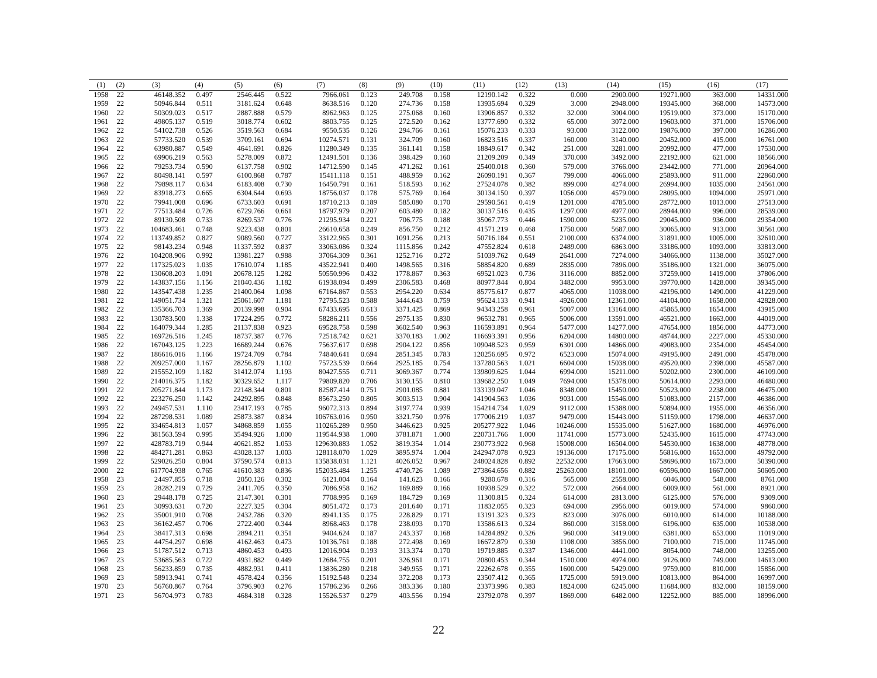| (1) | (2) | (3) | (4) | (5) | (6) | (7) | (8) | (9) | (10) | (11) | (12) | (13) | (14) | (15) | (16) | (17) |
| --- | --- | --- | --- | --- | --- | --- | --- | --- | --- | --- | --- | --- | --- | --- | --- | --- |
| 1958 | 22 | 46148.352 | 0.497 | 2546.445 | 0.522 | 7966.061 | 0.123 | 249.708 | 0.158 | 12190.142 | 0.322 | 0.000 | 2900.000 | 19271.000 | 363.000 | 14331.000 |
| 1959 | 22 | 50946.844 | 0.511 | 3181.624 | 0.648 | 8638.516 | 0.120 | 274.736 | 0.158 | 13935.694 | 0.329 | 3.000 | 2948.000 | 19345.000 | 368.000 | 14573.000 |
| 1960 | 22 | 50309.023 | 0.517 | 2887.888 | 0.579 | 8962.963 | 0.125 | 275.068 | 0.160 | 13906.857 | 0.332 | 32.000 | 3004.000 | 19519.000 | 373.000 | 15170.000 |
| 1961 | 22 | 49805.137 | 0.519 | 3018.774 | 0.602 | 8803.755 | 0.125 | 272.520 | 0.162 | 13777.690 | 0.332 | 65.000 | 3072.000 | 19603.000 | 371.000 | 15706.000 |
| 1962 | 22 | 54102.738 | 0.526 | 3519.563 | 0.684 | 9550.535 | 0.126 | 294.766 | 0.161 | 15076.233 | 0.333 | 93.000 | 3122.000 | 19876.000 | 397.000 | 16286.000 |
| 1963 | 22 | 57733.520 | 0.539 | 3709.161 | 0.694 | 10274.571 | 0.131 | 324.709 | 0.160 | 16823.516 | 0.337 | 160.000 | 3140.000 | 20452.000 | 415.000 | 16761.000 |
| 1964 | 22 | 63980.887 | 0.549 | 4641.691 | 0.826 | 11280.349 | 0.135 | 361.141 | 0.158 | 18849.617 | 0.342 | 251.000 | 3281.000 | 20992.000 | 477.000 | 17530.000 |
| 1965 | 22 | 69906.219 | 0.563 | 5278.009 | 0.872 | 12491.501 | 0.136 | 398.429 | 0.160 | 21209.209 | 0.349 | 370.000 | 3492.000 | 22192.000 | 621.000 | 18566.000 |
| 1966 | 22 | 79253.734 | 0.590 | 6137.758 | 0.902 | 14712.590 | 0.145 | 471.262 | 0.161 | 25400.018 | 0.360 | 579.000 | 3766.000 | 23442.000 | 771.000 | 20964.000 |
| 1967 | 22 | 80498.141 | 0.597 | 6100.868 | 0.787 | 15411.118 | 0.151 | 488.959 | 0.162 | 26090.191 | 0.367 | 799.000 | 4066.000 | 25893.000 | 911.000 | 22860.000 |
| 1968 | 22 | 79898.117 | 0.634 | 6183.408 | 0.730 | 16450.791 | 0.161 | 518.593 | 0.162 | 27524.078 | 0.382 | 899.000 | 4274.000 | 26994.000 | 1035.000 | 24561.000 |
| 1969 | 22 | 83918.273 | 0.665 | 6304.644 | 0.693 | 18756.037 | 0.178 | 575.769 | 0.164 | 30134.150 | 0.397 | 1056.000 | 4579.000 | 28095.000 | 1094.000 | 25971.000 |
| 1970 | 22 | 79941.008 | 0.696 | 6733.603 | 0.691 | 18710.213 | 0.189 | 585.080 | 0.170 | 29590.561 | 0.419 | 1201.000 | 4785.000 | 28772.000 | 1013.000 | 27513.000 |
| 1971 | 22 | 77513.484 | 0.726 | 6729.766 | 0.661 | 18797.979 | 0.207 | 603.480 | 0.182 | 30137.516 | 0.435 | 1297.000 | 4977.000 | 28944.000 | 996.000 | 28539.000 |
| 1972 | 22 | 89130.508 | 0.733 | 8269.537 | 0.776 | 21295.934 | 0.221 | 706.775 | 0.188 | 35067.773 | 0.446 | 1590.000 | 5235.000 | 29045.000 | 936.000 | 29354.000 |
| 1973 | 22 | 104683.461 | 0.748 | 9223.438 | 0.801 | 26610.658 | 0.249 | 856.750 | 0.212 | 41571.219 | 0.468 | 1750.000 | 5687.000 | 30065.000 | 913.000 | 30561.000 |
| 1974 | 22 | 113749.852 | 0.827 | 9089.560 | 0.727 | 33122.965 | 0.301 | 1091.256 | 0.213 | 50716.184 | 0.551 | 2100.000 | 6374.000 | 31891.000 | 1005.000 | 32610.000 |
| 1975 | 22 | 98143.234 | 0.948 | 11337.592 | 0.837 | 33063.086 | 0.324 | 1115.856 | 0.242 | 47552.824 | 0.618 | 2489.000 | 6863.000 | 33186.000 | 1093.000 | 33813.000 |
| 1976 | 22 | 104208.906 | 0.992 | 13981.227 | 0.988 | 37064.309 | 0.361 | 1252.716 | 0.272 | 51039.762 | 0.649 | 2641.000 | 7274.000 | 34066.000 | 1138.000 | 35027.000 |
| 1977 | 22 | 117325.023 | 1.035 | 17610.074 | 1.185 | 43522.941 | 0.400 | 1498.565 | 0.316 | 58854.820 | 0.689 | 2835.000 | 7896.000 | 35186.000 | 1321.000 | 36075.000 |
| 1978 | 22 | 130608.203 | 1.091 | 20678.125 | 1.282 | 50550.996 | 0.432 | 1778.867 | 0.363 | 69521.023 | 0.736 | 3116.000 | 8852.000 | 37259.000 | 1419.000 | 37806.000 |
| 1979 | 22 | 143837.156 | 1.156 | 21040.436 | 1.182 | 61938.094 | 0.499 | 2306.583 | 0.468 | 80977.844 | 0.804 | 3482.000 | 9953.000 | 39770.000 | 1428.000 | 39345.000 |
| 1980 | 22 | 143547.438 | 1.235 | 21400.064 | 1.098 | 67164.867 | 0.553 | 2954.220 | 0.634 | 85775.617 | 0.877 | 4065.000 | 11038.000 | 42196.000 | 1490.000 | 41229.000 |
| 1981 | 22 | 149051.734 | 1.321 | 25061.607 | 1.181 | 72795.523 | 0.588 | 3444.643 | 0.759 | 95624.133 | 0.941 | 4926.000 | 12361.000 | 44104.000 | 1658.000 | 42828.000 |
| 1982 | 22 | 135366.703 | 1.369 | 20139.998 | 0.904 | 67433.695 | 0.613 | 3371.425 | 0.869 | 94343.258 | 0.961 | 5007.000 | 13164.000 | 45865.000 | 1654.000 | 43915.000 |
| 1983 | 22 | 130783.500 | 1.338 | 17224.295 | 0.772 | 58286.211 | 0.556 | 2975.135 | 0.830 | 96532.781 | 0.965 | 5006.000 | 13591.000 | 46521.000 | 1663.000 | 44019.000 |
| 1984 | 22 | 164079.344 | 1.285 | 21137.838 | 0.923 | 69528.758 | 0.598 | 3602.540 | 0.963 | 116593.891 | 0.964 | 5477.000 | 14277.000 | 47654.000 | 1856.000 | 44773.000 |
| 1985 | 22 | 169726.516 | 1.245 | 18737.387 | 0.776 | 72518.742 | 0.621 | 3370.183 | 1.002 | 116693.391 | 0.956 | 6204.000 | 14800.000 | 48744.000 | 2227.000 | 45330.000 |
| 1986 | 22 | 167043.125 | 1.223 | 16689.244 | 0.676 | 75637.617 | 0.698 | 2904.122 | 0.856 | 109048.523 | 0.959 | 6301.000 | 14866.000 | 49083.000 | 2354.000 | 45454.000 |
| 1987 | 22 | 186616.016 | 1.166 | 19724.709 | 0.784 | 74840.641 | 0.694 | 2851.345 | 0.783 | 120256.695 | 0.972 | 6523.000 | 15074.000 | 49195.000 | 2491.000 | 45478.000 |
| 1988 | 22 | 209257.000 | 1.167 | 28256.879 | 1.102 | 75723.539 | 0.664 | 2925.185 | 0.754 | 137280.563 | 1.021 | 6604.000 | 15038.000 | 49520.000 | 2398.000 | 45587.000 |
| 1989 | 22 | 215552.109 | 1.182 | 31412.074 | 1.193 | 80427.555 | 0.711 | 3069.367 | 0.774 | 139809.625 | 1.044 | 6994.000 | 15211.000 | 50202.000 | 2300.000 | 46109.000 |
| 1990 | 22 | 214016.375 | 1.182 | 30329.652 | 1.117 | 79809.820 | 0.706 | 3130.155 | 0.810 | 139682.250 | 1.049 | 7694.000 | 15378.000 | 50614.000 | 2293.000 | 46480.000 |
| 1991 | 22 | 205271.844 | 1.173 | 22148.344 | 0.801 | 82587.414 | 0.751 | 2901.085 | 0.881 | 133139.047 | 1.046 | 8348.000 | 15450.000 | 50523.000 | 2238.000 | 46475.000 |
| 1992 | 22 | 223276.250 | 1.142 | 24292.895 | 0.848 | 85673.250 | 0.805 | 3003.513 | 0.904 | 141904.563 | 1.036 | 9031.000 | 15546.000 | 51083.000 | 2157.000 | 46386.000 |
| 1993 | 22 | 249457.531 | 1.110 | 23417.193 | 0.785 | 96072.313 | 0.894 | 3197.774 | 0.939 | 154214.734 | 1.029 | 9112.000 | 15388.000 | 50894.000 | 1955.000 | 46356.000 |
| 1994 | 22 | 287298.531 | 1.089 | 25873.387 | 0.834 | 106763.016 | 0.950 | 3321.750 | 0.976 | 177006.219 | 1.037 | 9479.000 | 15443.000 | 51159.000 | 1798.000 | 46637.000 |
| 1995 | 22 | 334654.813 | 1.057 | 34868.859 | 1.055 | 110265.289 | 0.950 | 3446.623 | 0.925 | 205277.922 | 1.046 | 10246.000 | 15535.000 | 51627.000 | 1680.000 | 46976.000 |
| 1996 | 22 | 381563.594 | 0.995 | 35494.926 | 1.000 | 119544.938 | 1.000 | 3781.871 | 1.000 | 220731.766 | 1.000 | 11741.000 | 15773.000 | 52435.000 | 1615.000 | 47743.000 |
| 1997 | 22 | 428783.719 | 0.944 | 40621.852 | 1.053 | 129630.883 | 1.052 | 3819.354 | 1.014 | 230773.922 | 0.968 | 15008.000 | 16504.000 | 54530.000 | 1638.000 | 48778.000 |
| 1998 | 22 | 484271.281 | 0.863 | 43028.137 | 1.003 | 128118.070 | 1.029 | 3895.974 | 1.004 | 242947.078 | 0.923 | 19136.000 | 17175.000 | 56816.000 | 1653.000 | 49792.000 |
| 1999 | 22 | 529026.250 | 0.804 | 37590.574 | 0.813 | 135838.031 | 1.121 | 4026.052 | 0.967 | 248024.828 | 0.892 | 22532.000 | 17663.000 | 58696.000 | 1673.000 | 50390.000 |
| 2000 | 22 | 617704.938 | 0.765 | 41610.383 | 0.836 | 152035.484 | 1.255 | 4740.726 | 1.089 | 273864.656 | 0.882 | 25263.000 | 18101.000 | 60596.000 | 1667.000 | 50605.000 |
| 1958 | 23 | 24497.855 | 0.718 | 2050.126 | 0.302 | 6121.004 | 0.164 | 141.623 | 0.166 | 9280.678 | 0.316 | 565.000 | 2558.000 | 6046.000 | 548.000 | 8761.000 |
| 1959 | 23 | 28282.219 | 0.729 | 2411.705 | 0.350 | 7086.958 | 0.162 | 169.889 | 0.166 | 10938.529 | 0.322 | 572.000 | 2664.000 | 6009.000 | 561.000 | 8921.000 |
| 1960 | 23 | 29448.178 | 0.725 | 2147.301 | 0.301 | 7708.995 | 0.169 | 184.729 | 0.169 | 11300.815 | 0.324 | 614.000 | 2813.000 | 6125.000 | 576.000 | 9309.000 |
| 1961 | 23 | 30993.631 | 0.720 | 2227.325 | 0.304 | 8051.472 | 0.173 | 201.640 | 0.171 | 11832.055 | 0.323 | 694.000 | 2956.000 | 6019.000 | 574.000 | 9860.000 |
| 1962 | 23 | 35001.910 | 0.708 | 2432.786 | 0.320 | 8941.135 | 0.175 | 228.829 | 0.171 | 13191.323 | 0.323 | 823.000 | 3076.000 | 6010.000 | 614.000 | 10188.000 |
| 1963 | 23 | 36162.457 | 0.706 | 2722.400 | 0.344 | 8968.463 | 0.178 | 238.093 | 0.170 | 13586.613 | 0.324 | 860.000 | 3158.000 | 6196.000 | 635.000 | 10538.000 |
| 1964 | 23 | 38417.313 | 0.698 | 2894.211 | 0.351 | 9404.624 | 0.187 | 243.337 | 0.168 | 14284.892 | 0.326 | 960.000 | 3419.000 | 6381.000 | 653.000 | 11019.000 |
| 1965 | 23 | 44754.297 | 0.698 | 4162.463 | 0.473 | 10136.761 | 0.188 | 272.498 | 0.169 | 16672.879 | 0.330 | 1108.000 | 3856.000 | 7100.000 | 715.000 | 11745.000 |
| 1966 | 23 | 51787.512 | 0.713 | 4860.453 | 0.493 | 12016.904 | 0.193 | 313.374 | 0.170 | 19719.885 | 0.337 | 1346.000 | 4441.000 | 8054.000 | 748.000 | 13255.000 |
| 1967 | 23 | 53685.563 | 0.722 | 4931.882 | 0.449 | 12684.755 | 0.201 | 326.961 | 0.171 | 20800.453 | 0.344 | 1510.000 | 4974.000 | 9126.000 | 749.000 | 14613.000 |
| 1968 | 23 | 56233.859 | 0.735 | 4882.931 | 0.411 | 13836.280 | 0.218 | 349.955 | 0.171 | 22262.678 | 0.355 | 1600.000 | 5429.000 | 9759.000 | 810.000 | 15856.000 |
| 1969 | 23 | 58913.941 | 0.741 | 4578.424 | 0.356 | 15192.548 | 0.234 | 372.208 | 0.173 | 23507.412 | 0.365 | 1725.000 | 5919.000 | 10813.000 | 864.000 | 16997.000 |
| 1970 | 23 | 56760.867 | 0.764 | 3796.903 | 0.276 | 15786.236 | 0.266 | 383.336 | 0.180 | 23373.996 | 0.383 | 1824.000 | 6245.000 | 11684.000 | 832.000 | 18159.000 |
| 1971 | 23 | 56704.973 | 0.783 | 4684.318 | 0.328 | 15526.537 | 0.279 | 403.556 | 0.194 | 23792.078 | 0.397 | 1869.000 | 6482.000 | 12252.000 | 885.000 | 18996.000 |
22